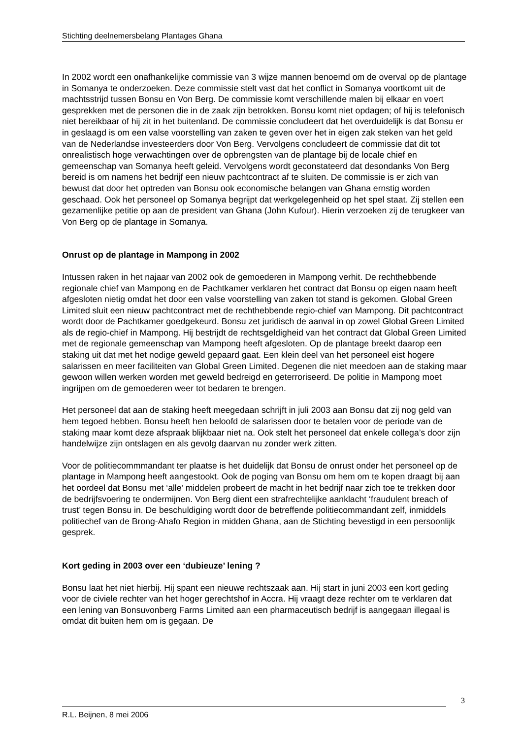Stichting deelnemersbelang Plantages Ghana
In 2002 wordt een onafhankelijke commissie van 3 wijze mannen benoemd om de overval op de plantage in Somanya te onderzoeken. Deze commissie stelt vast dat het conflict in Somanya voortkomt uit de machtsstrijd tussen Bonsu en Von Berg. De commissie komt verschillende malen bij elkaar en voert gesprekken met de personen die in de zaak zijn betrokken. Bonsu komt niet opdagen; of hij is telefonisch niet bereikbaar of hij zit in het buitenland. De commissie concludeert dat het overduidelijk is dat Bonsu er in geslaagd is om een valse voorstelling van zaken te geven over het in eigen zak steken van het geld van de Nederlandse investeerders door Von Berg. Vervolgens concludeert de commissie dat dit tot onrealistisch hoge verwachtingen over de opbrengsten van de plantage bij de locale chief en gemeenschap van Somanya heeft geleid. Vervolgens wordt geconstateerd dat desondanks Von Berg bereid is om namens het bedrijf een nieuw pachtcontract af te sluiten. De commissie is er zich van bewust dat door het optreden van Bonsu ook economische belangen van Ghana ernstig worden geschaad. Ook het personeel op Somanya begrijpt dat werkgelegenheid op het spel staat. Zij stellen een gezamenlijke petitie op aan de president van Ghana (John Kufour). Hierin verzoeken zij de terugkeer van Von Berg op de plantage in Somanya.
Onrust op de plantage in Mampong in 2002
Intussen raken in het najaar van 2002 ook de gemoederen in Mampong verhit. De rechthebbende regionale chief van Mampong en de Pachtkamer verklaren het contract dat Bonsu op eigen naam heeft afgesloten nietig omdat het door een valse voorstelling van zaken tot stand is gekomen. Global Green Limited sluit een nieuw pachtcontract met de rechthebbende regio-chief van Mampong. Dit pachtcontract wordt door de Pachtkamer goedgekeurd. Bonsu zet juridisch de aanval in op zowel Global Green Limited als de regio-chief in Mampong. Hij bestrijdt de rechtsgeldigheid van het contract dat Global Green Limited met de regionale gemeenschap van Mampong heeft afgesloten. Op de plantage breekt daarop een staking uit dat met het nodige geweld gepaard gaat. Een klein deel van het personeel eist hogere salarissen en meer faciliteiten van Global Green Limited. Degenen die niet meedoen aan de staking maar gewoon willen werken worden met geweld bedreigd en geterroriseerd. De politie in Mampong moet ingrijpen om de gemoederen weer tot bedaren te brengen.
Het personeel dat aan de staking heeft meegedaan schrijft in juli 2003 aan Bonsu dat zij nog geld van hem tegoed hebben. Bonsu heeft hen beloofd de salarissen door te betalen voor de periode van de staking maar komt deze afspraak blijkbaar niet na. Ook stelt het personeel dat enkele collega’s door zijn handelwijze zijn ontslagen en als gevolg daarvan nu zonder werk zitten.
Voor de politiecommmandant ter plaatse is het duidelijk dat Bonsu de onrust onder het personeel op de plantage in Mampong heeft aangestookt. Ook de poging van Bonsu om hem om te kopen draagt bij aan het oordeel dat Bonsu met ‘alle’ middelen probeert de macht in het bedrijf naar zich toe te trekken door de bedrijfsvoering te ondermijnen. Von Berg dient een strafrechtelijke aanklacht ‘fraudulent breach of trust’ tegen Bonsu in. De beschuldiging wordt door de betreffende politiecommandant zelf, inmiddels politiechef van de Brong-Ahafo Region in midden Ghana, aan de Stichting bevestigd in een persoonlijk gesprek.
Kort geding in 2003 over een ‘dubieuze’ lening ?
Bonsu laat het niet hierbij. Hij spant een nieuwe rechtszaak aan. Hij start in juni 2003 een kort geding voor de civiele rechter van het hoger gerechtshof in Accra. Hij vraagt deze rechter om te verklaren dat een lening van Bonsuvonberg Farms Limited aan een pharmaceutisch bedrijf is aangegaan illegaal is omdat dit buiten hem om is gegaan. De
3
R.L. Beijnen, 8 mei 2006